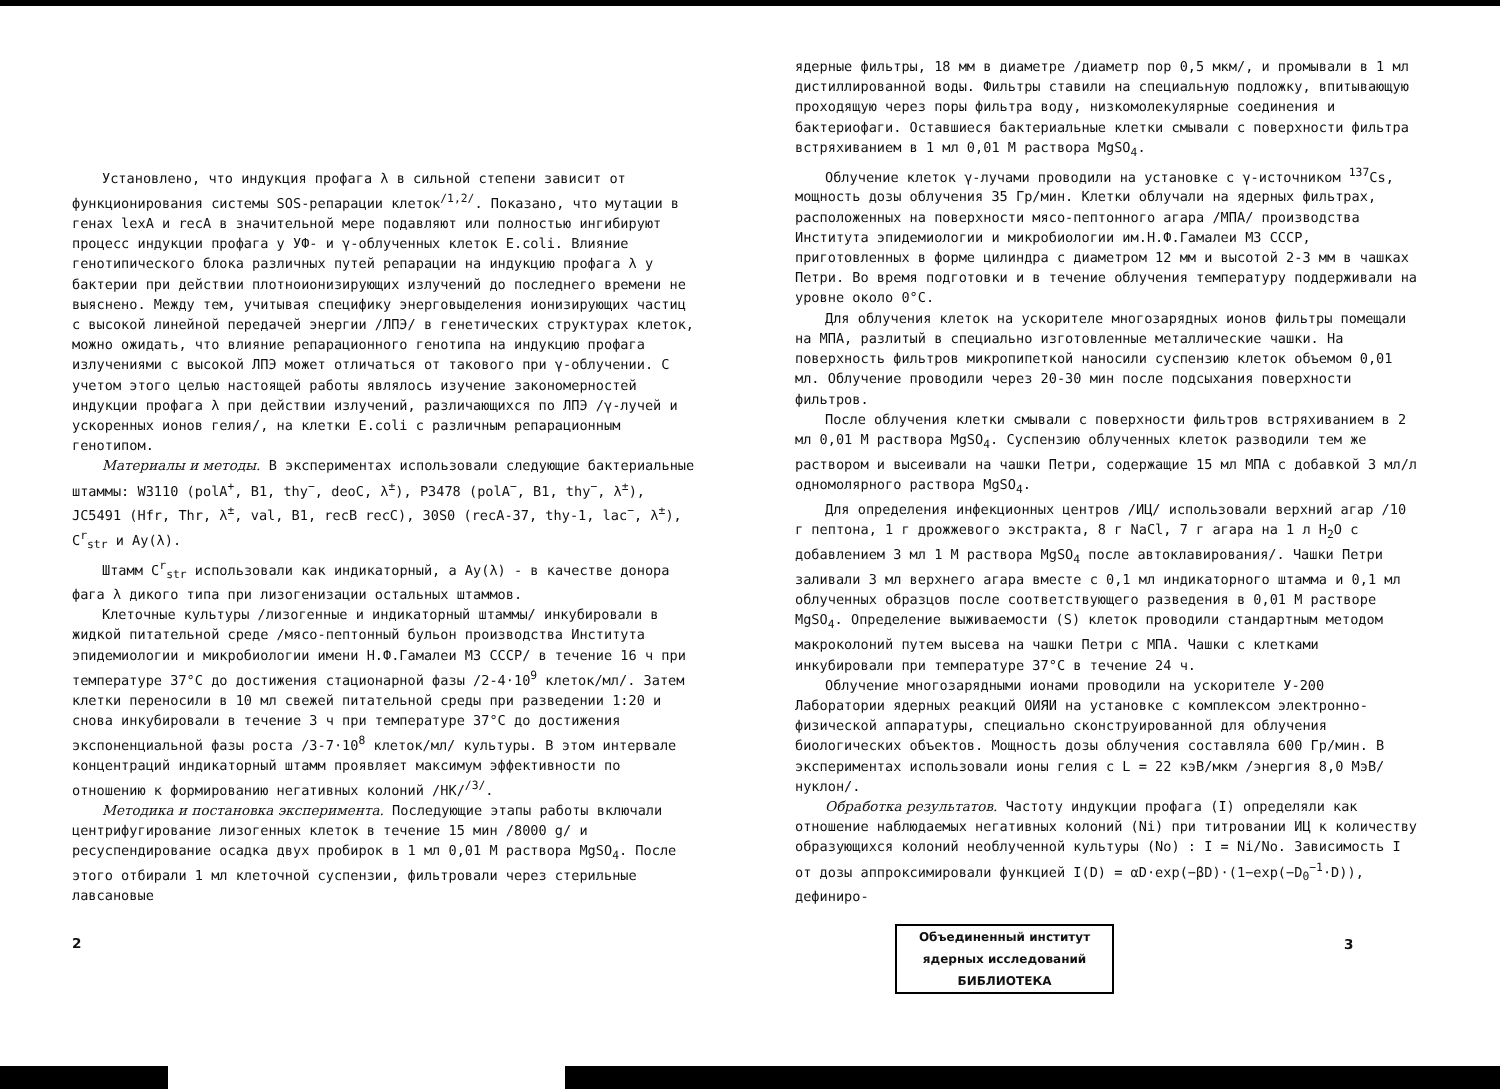Установлено, что индукция профага λ в сильной степени зависит от функционирования системы SOS-репарации клеток<sup>/1,2/</sup>. Показано, что мутации в генах lexA и recA в значительной мере подавляют или полностью ингибируют процесс индукции профага у УФ- и γ-облученных клеток E.coli. Влияние генотипического блока различных путей репарации на индукцию профага λ у бактерии при действии плотноионизирующих излучений до последнего времени не выяснено. Между тем, учитывая специфику энерговыделения ионизирующих частиц с высокой линейной передачей энергии /ЛПЭ/ в генетических структурах клеток, можно ожидать, что влияние репарационного генотипа на индукцию профага излучениями с высокой ЛПЭ может отличаться от такового при γ-облучении. С учетом этого целью настоящей работы являлось изучение закономерностей индукции профага λ при действии излучений, различающихся по ЛПЭ /γ-лучей и ускоренных ионов гелия/, на клетки E.coli с различным репарационным генотипом.
Материалы и методы. В экспериментах использовали следующие бактериальные штаммы: W3110 (polA<sup>+</sup>, B1, thy<sup>−</sup>, deoC, λ<sup>±</sup>), P3478 (polA<sup>−</sup>, B1, thy<sup>−</sup>, λ<sup>±</sup>), JC5491 (Hfr, Thr, λ<sup>±</sup>, val, B1, recB recC), 30S0 (recA-37, thy-1, lac<sup>−</sup>, λ<sup>±</sup>), C<sup>r</sup><sub>str</sub> и Ay(λ).
Штамм C<sup>r</sup><sub>str</sub> использовали как индикаторный, а Ay(λ) - в качестве донора фага λ дикого типа при лизогенизации остальных штаммов.
Клеточные культуры /лизогенные и индикаторный штаммы/ инкубировали в жидкой питательной среде /мясо-пептонный бульон производства Института эпидемиологии и микробиологии имени Н.Ф.Гамалеи МЗ СССР/ в течение 16 ч при температуре 37°С до достижения стационарной фазы /2-4·10<sup>9</sup> клеток/мл/. Затем клетки переносили в 10 мл свежей питательной среды при разведении 1:20 и снова инкубировали в течение 3 ч при температуре 37°С до достижения экспоненциальной фазы роста /3-7·10<sup>8</sup> клеток/мл/ культуры. В этом интервале концентраций индикаторный штамм проявляет максимум эффективности по отношению к формированию негативных колоний /НК/<sup>/3/</sup>.
Методика и постановка эксперимента. Последующие этапы работы включали центрифугирование лизогенных клеток в течение 15 мин /8000 g/ и ресуспендирование осадка двух пробирок в 1 мл 0,01 М раствора MgSO<sub>4</sub>. После этого отбирали 1 мл клеточной суспензии, фильтровали через стерильные лавсановые
2
ядерные фильтры, 18 мм в диаметре /диаметр пор 0,5 мкм/, и промывали в 1 мл дистиллированной воды. Фильтры ставили на специальную подложку, впитывающую проходящую через поры фильтра воду, низкомолекулярные соединения и бактериофаги. Оставшиеся бактериальные клетки смывали с поверхности фильтра встряхиванием в 1 мл 0,01 М раствора MgSO<sub>4</sub>.
Облучение клеток γ-лучами проводили на установке с γ-источником <sup>137</sup>Cs, мощность дозы облучения 35 Гр/мин. Клетки облучали на ядерных фильтрах, расположенных на поверхности мясо-пептонного агара /МПА/ производства Института эпидемиологии и микробиологии им.Н.Ф.Гамалеи МЗ СССР, приготовленных в форме цилиндра с диаметром 12 мм и высотой 2-3 мм в чашках Петри. Во время подготовки и в течение облучения температуру поддерживали на уровне около 0°С.
Для облучения клеток на ускорителе многозарядных ионов фильтры помещали на МПА, разлитый в специально изготовленные металлические чашки. На поверхность фильтров микропипеткой наносили суспензию клеток объемом 0,01 мл. Облучение проводили через 20-30 мин после подсыхания поверхности фильтров.
После облучения клетки смывали с поверхности фильтров встряхиванием в 2 мл 0,01 М раствора MgSO<sub>4</sub>. Суспензию облученных клеток разводили тем же раствором и высеивали на чашки Петри, содержащие 15 мл МПА с добавкой 3 мл/л одномолярного раствора MgSO<sub>4</sub>.
Для определения инфекционных центров /ИЦ/ использовали верхний агар /10 г пептона, 1 г дрожжевого экстракта, 8 г NaCl, 7 г агара на 1 л H<sub>2</sub>O с добавлением 3 мл 1 М раствора MgSO<sub>4</sub> после автоклавирования/. Чашки Петри заливали 3 мл верхнего агара вместе с 0,1 мл индикаторного штамма и 0,1 мл облученных образцов после соответствующего разведения в 0,01 М растворе MgSO<sub>4</sub>. Определение выживаемости (S) клеток проводили стандартным методом макроколоний путем высева на чашки Петри с МПА. Чашки с клетками инкубировали при температуре 37°С в течение 24 ч.
Облучение многозарядными ионами проводили на ускорителе У-200 Лаборатории ядерных реакций ОИЯИ на установке с комплексом электронно-физической аппаратуры, специально сконструированной для облучения биологических объектов. Мощность дозы облучения составляла 600 Гр/мин. В экспериментах использовали ионы гелия с L = 22 кэВ/мкм /энергия 8,0 МэВ/нуклон/.
Обработка результатов. Частоту индукции профага (I) определяли как отношение наблюдаемых негативных колоний (Ni) при титровании ИЦ к количеству образующихся колоний необлученной культуры (No) : I = Ni/No. Зависимость I от дозы аппроксимировали функцией I(D) = αD·exp(−βD)·(1−exp(−D<sub>0</sub><sup>−1</sup>·D)), дефиниро-
Объединенный институт
ядерных исследований
БИБЛИОТЕКА
3